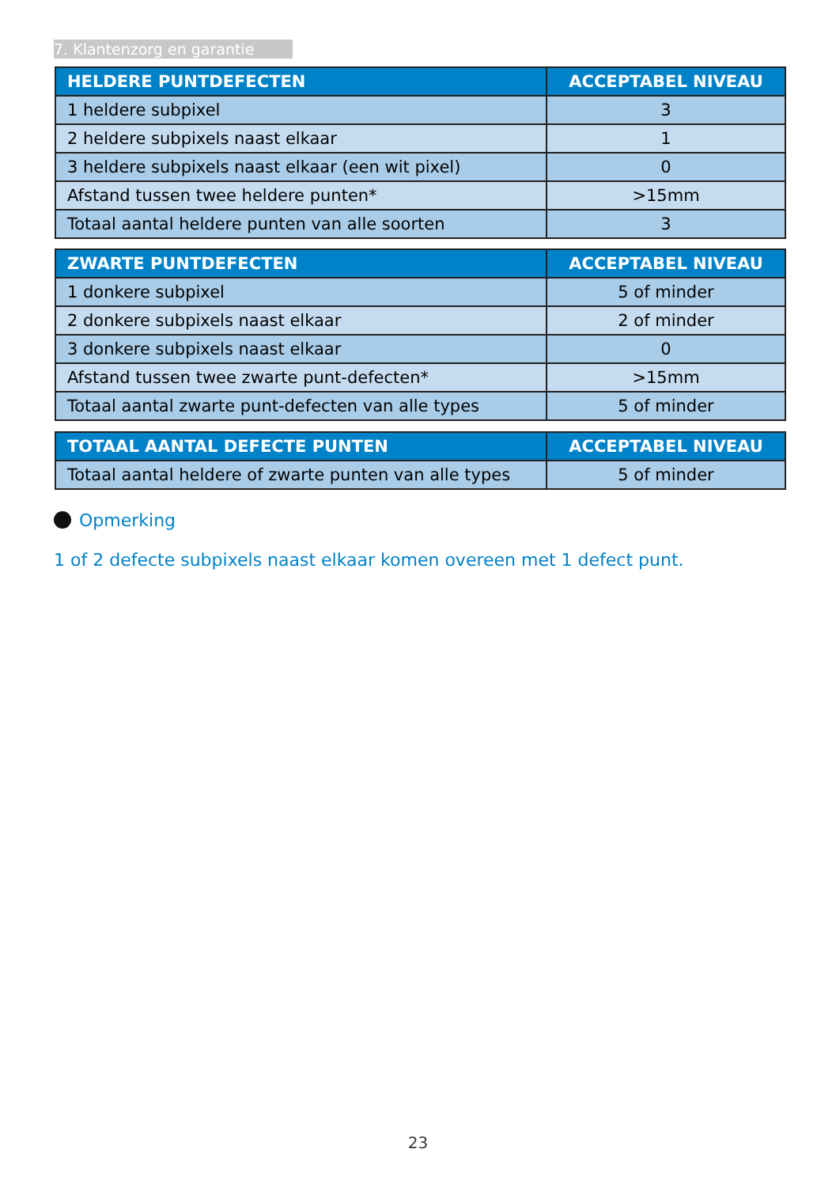7. Klantenzorg en garantie
| HELDERE PUNTDEFECTEN | ACCEPTABEL NIVEAU |
| --- | --- |
| 1 heldere subpixel | 3 |
| 2 heldere subpixels naast elkaar | 1 |
| 3 heldere subpixels naast elkaar (een wit pixel) | 0 |
| Afstand tussen twee heldere punten* | >15mm |
| Totaal aantal heldere punten van alle soorten | 3 |
| ZWARTE PUNTDEFECTEN | ACCEPTABEL NIVEAU |
| --- | --- |
| 1 donkere subpixel | 5 of minder |
| 2 donkere subpixels naast elkaar | 2 of minder |
| 3 donkere subpixels naast elkaar | 0 |
| Afstand tussen twee zwarte punt-defecten* | >15mm |
| Totaal aantal zwarte punt-defecten van alle types | 5 of minder |
| TOTAAL AANTAL DEFECTE PUNTEN | ACCEPTABEL NIVEAU |
| --- | --- |
| Totaal aantal heldere of zwarte punten van alle types | 5 of minder |
Opmerking
1 of 2 defecte subpixels naast elkaar komen overeen met 1 defect punt.
23